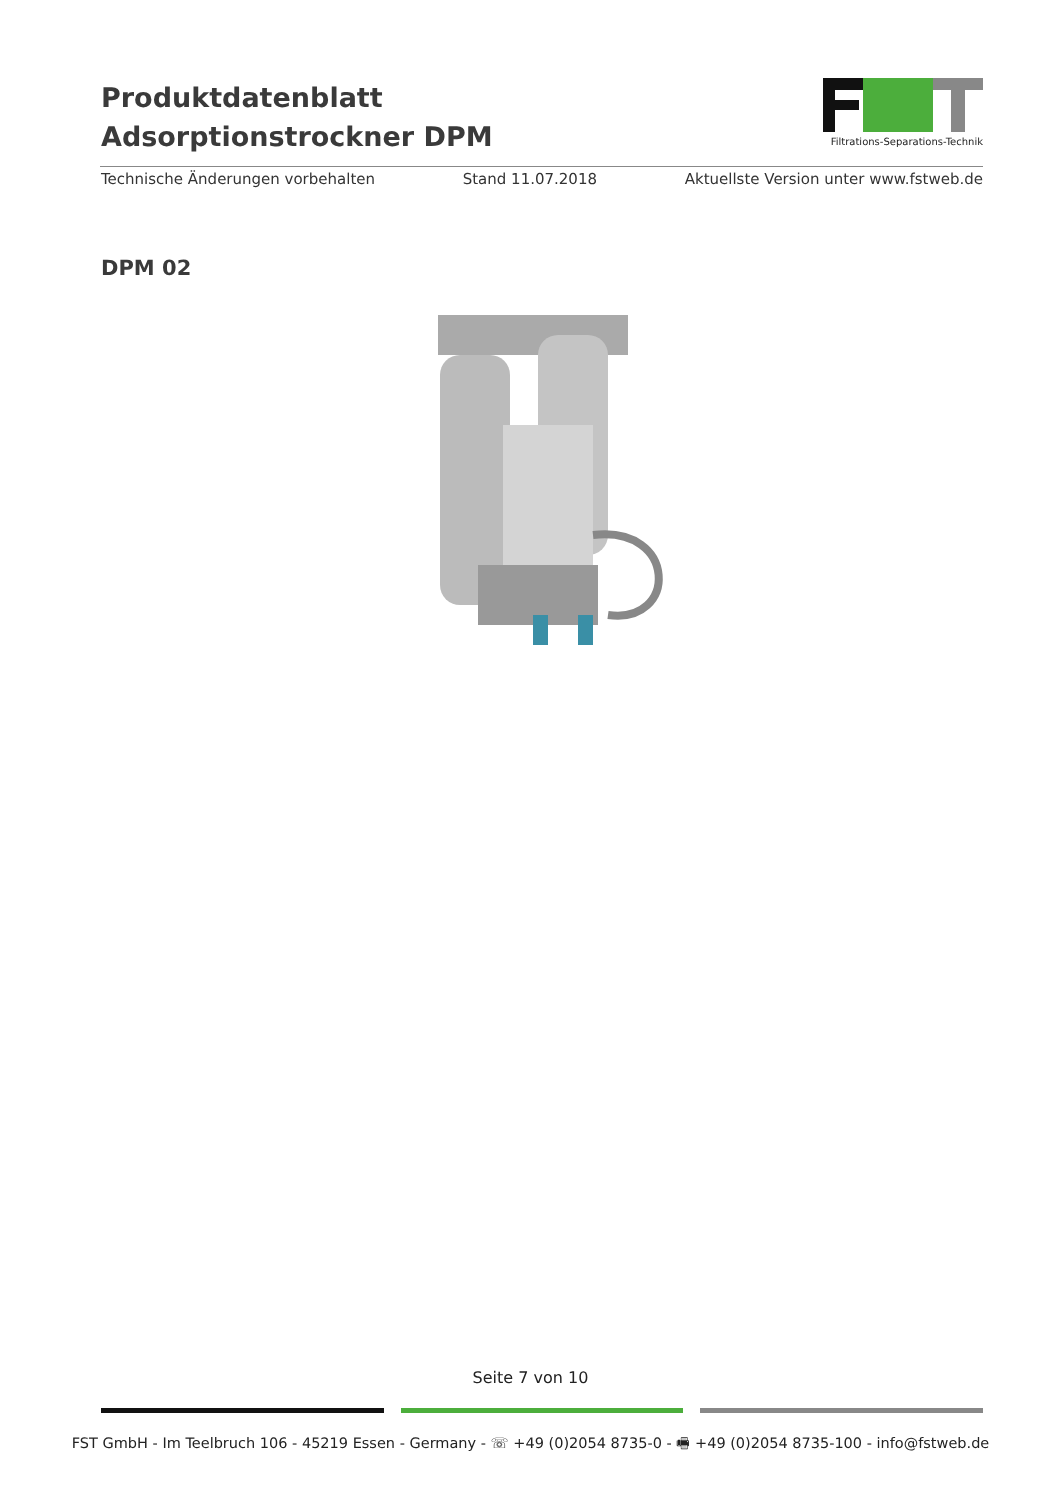Produktdatenblatt
Adsorptionstrockner DPM
Filtrations-Separations-Technik
Technische Änderungen vorbehalten Stand 11.07.2018 Aktuellste Version unter www.fstweb.de
DPM 02
Seite 7 von 10
FST GmbH - Im Teelbruch 106 - 45219 Essen - Germany - ☏ +49 (0)2054 8735-0 - 🖷 +49 (0)2054 8735-100 - info@fstweb.de